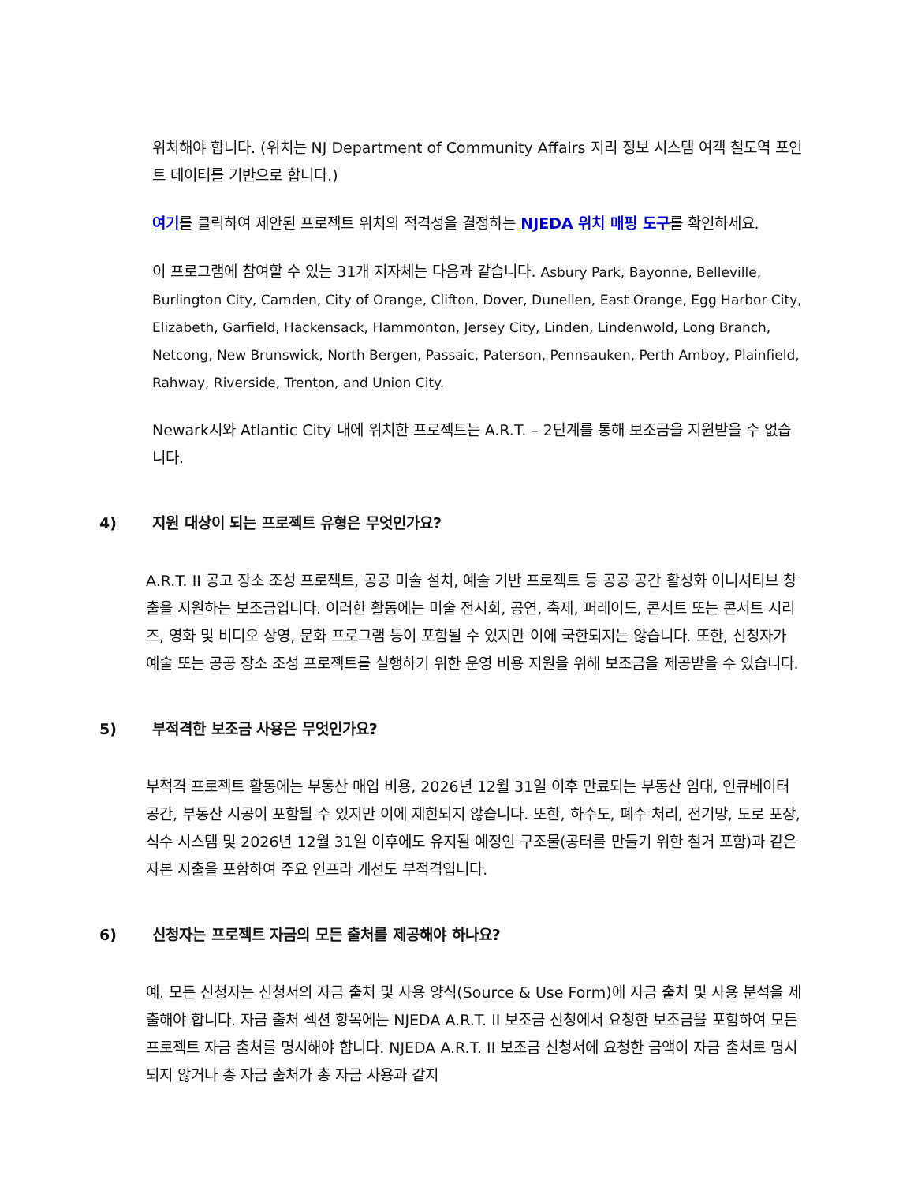위치해야 합니다. (위치는 NJ Department of Community Affairs 지리 정보 시스템 여객 철도역 포인트 데이터를 기반으로 합니다.)
여기를 클릭하여 제안된 프로젝트 위치의 적격성을 결정하는 NJEDA 위치 매핑 도구를 확인하세요.
이 프로그램에 참여할 수 있는 31개 지자체는 다음과 같습니다. Asbury Park, Bayonne, Belleville, Burlington City, Camden, City of Orange, Clifton, Dover, Dunellen, East Orange, Egg Harbor City, Elizabeth, Garfield, Hackensack, Hammonton, Jersey City, Linden, Lindenwold, Long Branch, Netcong, New Brunswick, North Bergen, Passaic, Paterson, Pennsauken, Perth Amboy, Plainfield, Rahway, Riverside, Trenton, and Union City.
Newark시와 Atlantic City 내에 위치한 프로젝트는 A.R.T. – 2단계를 통해 보조금을 지원받을 수 없습니다.
4) 지원 대상이 되는 프로젝트 유형은 무엇인가요?
A.R.T. II 공고 장소 조성 프로젝트, 공공 미술 설치, 예술 기반 프로젝트 등 공공 공간 활성화 이니셔티브 창출을 지원하는 보조금입니다. 이러한 활동에는 미술 전시회, 공연, 축제, 퍼레이드, 콘서트 또는 콘서트 시리즈, 영화 및 비디오 상영, 문화 프로그램 등이 포함될 수 있지만 이에 국한되지는 않습니다. 또한, 신청자가 예술 또는 공공 장소 조성 프로젝트를 실행하기 위한 운영 비용 지원을 위해 보조금을 제공받을 수 있습니다.
5) 부적격한 보조금 사용은 무엇인가요?
부적격 프로젝트 활동에는 부동산 매입 비용, 2026년 12월 31일 이후 만료되는 부동산 임대, 인큐베이터 공간, 부동산 시공이 포함될 수 있지만 이에 제한되지 않습니다. 또한, 하수도, 폐수 처리, 전기망, 도로 포장, 식수 시스템 및 2026년 12월 31일 이후에도 유지될 예정인 구조물(공터를 만들기 위한 철거 포함)과 같은 자본 지출을 포함하여 주요 인프라 개선도 부적격입니다.
6) 신청자는 프로젝트 자금의 모든 출처를 제공해야 하나요?
예. 모든 신청자는 신청서의 자금 출처 및 사용 양식(Source & Use Form)에 자금 출처 및 사용 분석을 제출해야 합니다. 자금 출처 섹션 항목에는 NJEDA A.R.T. II 보조금 신청에서 요청한 보조금을 포함하여 모든 프로젝트 자금 출처를 명시해야 합니다. NJEDA A.R.T. II 보조금 신청서에 요청한 금액이 자금 출처로 명시되지 않거나 총 자금 출처가 총 자금 사용과 같지